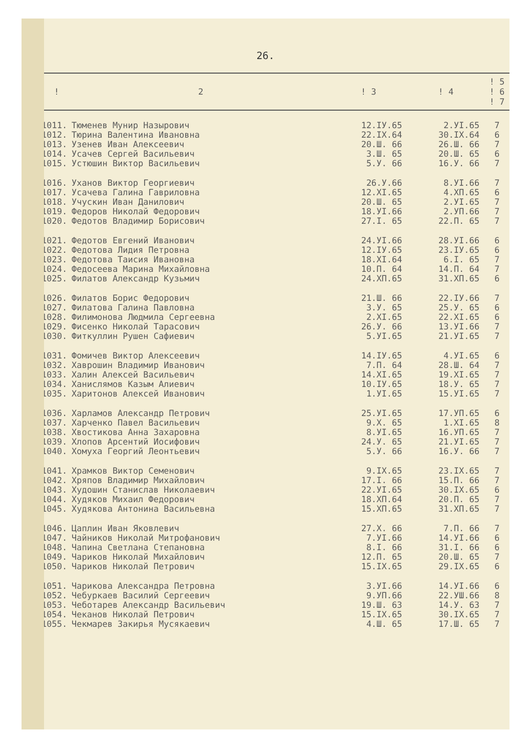26.
| ! | 2 | ! 3 | ! 4 | ! 5 ! 6 ! 7 |
| --- | --- | --- | --- | --- |
| 1011. | Тюменев Мунир Назырович | 12.IУ.65 | 2.УI.65 | 7 |
| 1012. | Тюрина Валентина Ивановна | 22.IX.64 | 30.IX.64 | 6 |
| 1013. | Узенев Иван Алексеевич | 20.Ш. 66 | 26.Ш. 66 | 7 |
| 1014. | Усачев Сергей Васильевич | 3.Ш. 65 | 20.Ш. 65 | 6 |
| 1015. | Устюшин Виктор Васильевич | 5.У. 66 | 16.У. 66 | 7 |
| 1016. | Уханов Виктор Георгиевич | 26.У.66 | 8.УI.66 | 7 |
| 1017. | Усачева Галина Гавриловна | 12.XI.65 | 4.XП.65 | 6 |
| 1018. | Учускин Иван Данилович | 20.Ш. 65 | 2.УI.65 | 7 |
| 1019. | Федоров Николай Федорович | 18.УI.66 | 2.УП.66 | 7 |
| 1020. | Федотов Владимир Борисович | 27.I. 65 | 22.П. 65 | 7 |
| 1021. | Федотов Евгений Иванович | 24.УI.66 | 28.УI.66 | 6 |
| 1022. | Федотова Лидия Петровна | 12.IУ.65 | 23.IУ.65 | 6 |
| 1023. | Федотова Таисия Ивановна | 18.XI.64 | 6.I. 65 | 7 |
| 1024. | Федосеева Марина Михайловна | 10.П. 64 | 14.П. 64 | 7 |
| 1025. | Филатов Александр Кузьмич | 24.XП.65 | 31.XП.65 | 6 |
| 1026. | Филатов Борис Федорович | 21.Ш. 66 | 22.IУ.66 | 7 |
| 1027. | Филатова Галина Павловна | 3.У. 65 | 25.У. 65 | 6 |
| 1028. | Филимонова Людмила Сергеевна | 2.XI.65 | 22.XI.65 | 6 |
| 1029. | Фисенко Николай Тарасович | 26.У. 66 | 13.УI.66 | 7 |
| 1030. | Фиткуллин Рушен Сафиевич | 5.УI.65 | 21.УI.65 | 7 |
| 1031. | Фомичев Виктор Алексеевич | 14.IУ.65 | 4.УI.65 | 6 |
| 1032. | Хаврошин Владимир Иванович | 7.П. 64 | 28.Ш. 64 | 7 |
| 1033. | Халин Алексей Васильевич | 14.XI.65 | 19.XI.65 | 7 |
| 1034. | Ханислямов Казым Алиевич | 10.IУ.65 | 18.У. 65 | 7 |
| 1035. | Харитонов Алексей Иванович | 1.УI.65 | 15.УI.65 | 7 |
| 1036. | Харламов Александр Петрович | 25.УI.65 | 17.УП.65 | 6 |
| 1037. | Харченко Павел Васильевич | 9.X. 65 | 1.XI.65 | 8 |
| 1038. | Хвостикова Анна Захаровна | 8.УI.65 | 16.УП.65 | 7 |
| 1039. | Хлопов Арсентий Иосифович | 24.У. 65 | 21.УI.65 | 7 |
| 1040. | Хомуха Георгий Леонтьевич | 5.У. 66 | 16.У. 66 | 7 |
| 1041. | Храмков Виктор Семенович | 9.IX.65 | 23.IX.65 | 7 |
| 1042. | Хряпов Владимир Михайлович | 17.I. 66 | 15.П. 66 | 7 |
| 1043. | Худошин Станислав Николаевич | 22.УI.65 | 30.IX.65 | 6 |
| 1044. | Худяков Михаил Федорович | 18.XП.64 | 20.П. 65 | 7 |
| 1045. | Худякова Антонина Васильевна | 15.XП.65 | 31.XП.65 | 7 |
| 1046. | Цаплин Иван Яковлевич | 27.X. 66 | 7.П. 66 | 7 |
| 1047. | Чайников Николай Митрофанович | 7.УI.66 | 14.УI.66 | 6 |
| 1048. | Чапина Светлана Степановна | 8.I. 66 | 31.I. 66 | 6 |
| 1049. | Чариков Николай Михайлович | 12.П. 65 | 20.Ш. 65 | 7 |
| 1050. | Чариков Николай Петрович | 15.IX.65 | 29.IX.65 | 6 |
| 1051. | Чарикова Александра Петровна | 3.УI.66 | 14.УI.66 | 6 |
| 1052. | Чебуркаев Василий Сергеевич | 9.УП.66 | 22.УШ.66 | 8 |
| 1053. | Чеботарев Александр Васильевич | 19.Ш. 63 | 14.У. 63 | 7 |
| 1054. | Чеканов Николай Петрович | 15.IX.65 | 30.IX.65 | 7 |
| 1055. | Чекмарев Закирья Мусякаевич | 4.Ш. 65 | 17.Ш. 65 | 7 |